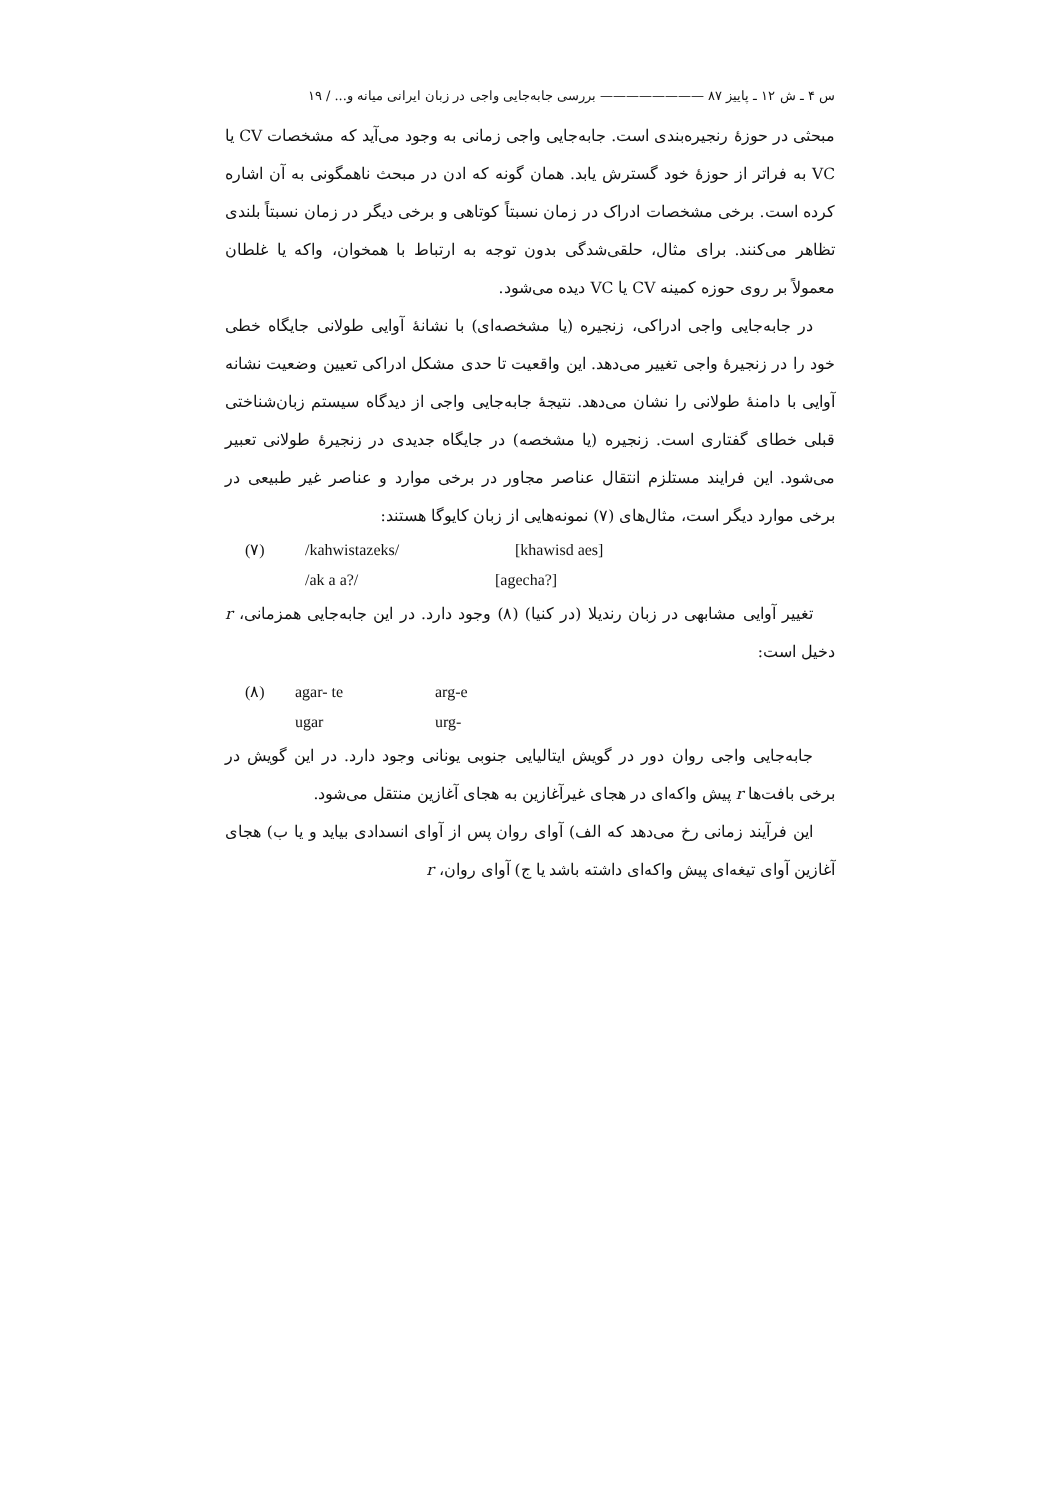س ۴ ـ ش ۱۲ ـ پاییز ۸۷ ———————— بررسی جابه‌جایی واجی در زبان ایرانی میانه و... / ۱۹
مبحثی در حوزهٔ رنجیره‌بندی است. جابه‌جایی واجی زمانی به وجود می‌آید که مشخصات CV یا VC به فراتر از حوزهٔ خود گسترش یابد. همان گونه که ادن در مبحث ناهمگونی به آن اشاره کرده است. برخی مشخصات ادراک در زمان نسبتاً کوتاهی و برخی دیگر در زمان نسبتاً بلندی تظاهر می‌کنند. برای مثال، حلقی‌شدگی بدون توجه به ارتباط با همخوان، واکه یا غلطان معمولاً بر روی حوزه کمینه CV یا VC دیده می‌شود.
در جابه‌جایی واجی ادراکی، زنجیره (یا مشخصه‌ای) با نشانهٔ آوایی طولانی جایگاه خطی خود را در زنجیرهٔ واجی تغییر می‌دهد. این واقعیت تا حدی مشکل ادراکی تعیین وضعیت نشانه آوایی با دامنهٔ طولانی را نشان می‌دهد. نتیجهٔ جابه‌جایی واجی از دیدگاه سیستم زبان‌شناختی قبلی خطای گفتاری است. زنجیره (یا مشخصه) در جایگاه جدیدی در زنجیرهٔ طولانی تعبیر می‌شود. این فرایند مستلزم انتقال عناصر مجاور در برخی موارد و عناصر غیر طبیعی در برخی موارد دیگر است، مثال‌های (۷) نمونه‌هایی از زبان کایوگا هستند:
(۷) /kahwistazeks/ [khawisd aes]
/ak a a?/ [agecha?]
تغییر آوایی مشابهی در زبان رندیلا (در کنیا) (۸) وجود دارد. در این جابه‌جایی همزمانی، r دخیل است:
(۸) agar- te arg-e
ugar urg-
جابه‌جایی واجی روان دور در گویش ایتالیایی جنوبی یونانی وجود دارد. در این گویش در برخی بافت‌ها r پیش واکه‌ای در هجای غیرآغازین به هجای آغازین منتقل می‌شود.
این فرآیند زمانی رخ می‌دهد که الف) آوای روان پس از آوای انسدادی بیاید و یا ب) هجای آغازین آوای تیغه‌ای پیش واکه‌ای داشته باشد یا ج) آوای روان، r